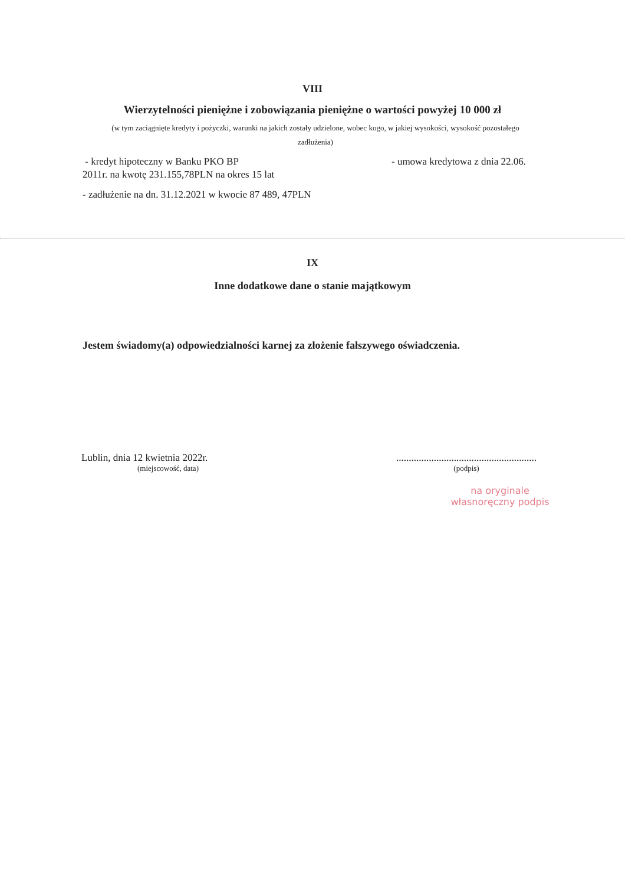VIII
Wierzytelności pieniężne i zobowiązania pieniężne o wartości powyżej 10 000 zł
(w tym zaciągnięte kredyty i pożyczki, warunki na jakich zostały udzielone, wobec kogo, w jakiej wysokości, wysokość pozostałego zadłużenia)
- kredyt hipoteczny w Banku PKO BP - umowa kredytowa z dnia 22.06.
2011r. na kwotę 231.155,78PLN na okres 15 lat
- zadłużenie na dn. 31.12.2021 w kwocie 87 489, 47PLN
IX
Inne dodatkowe dane o stanie majątkowym
Jestem świadomy(a) odpowiedzialności karnej za złożenie fałszywego oświadczenia.
Lublin, dnia 12 kwietnia 2022r.
(miejscowość, data)
........................................................
(podpis)
na oryginale
własnoręczny podpis